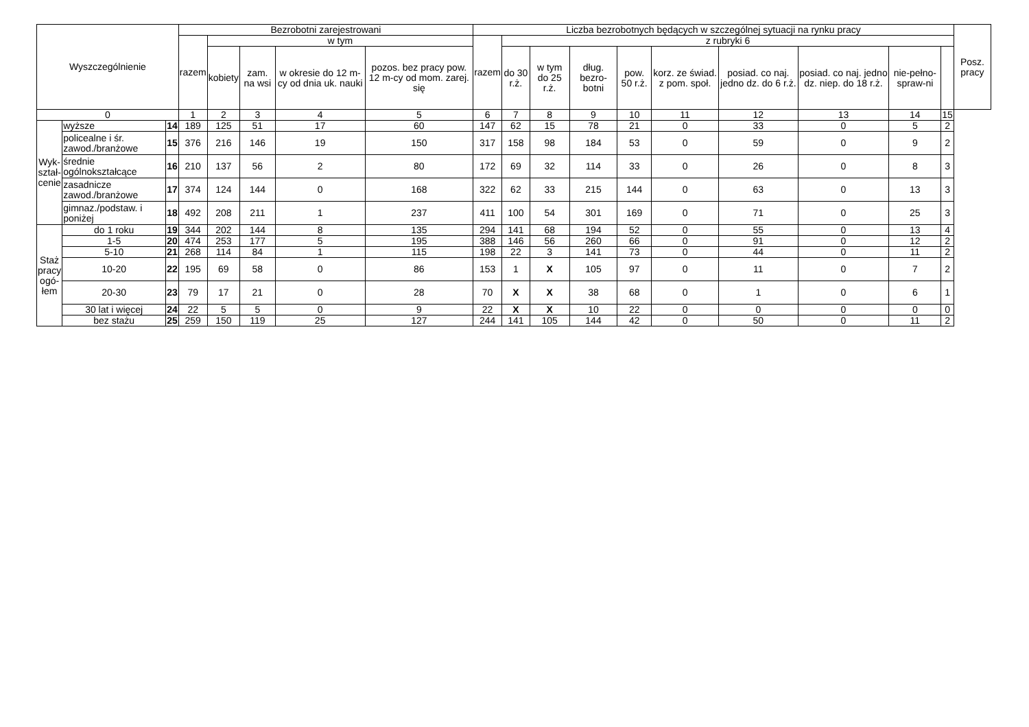| Wyszczególnienie | | | Bezrobotni zarejestrowani | | | | | Liczba bezrobotnych będących w szczególnej sytuacji na rynku pracy | | | | | | | | | | Posz. pracy |
| --- | --- | --- | --- | --- | --- | --- | --- | --- | --- | --- | --- | --- | --- | --- | --- | --- | --- | --- |
| | | | razem | w tym | | | | razem | z rubryki 6 | | | | | | | | | |
| | | | | kobiety | zam. na wsi | w okresie do 12 m-cy od dnia uk. nauki | pozos. bez pracy pow. 12 m-cy od mom. zarej. się | | do 30 r.ż. | w tym do 25 r.ż. | dług. bezro-botni | pow. 50 r.ż. | korz. ze świad. z pom. społ. | posiad. co naj. jedno dz. do 6 r.ż. | posiad. co naj. jedno dz. niep. do 18 r.ż. | nie-pełno-spraw-ni | | |
| 0 | | | 1 | 2 | 3 | 4 | 5 | 6 | 7 | 8 | 9 | 10 | 11 | 12 | 13 | 14 | 15 | |
| Wyk- ształ- cenie | wyższe | 14 | 189 | 125 | 51 | 17 | 60 | 147 | 62 | 15 | 78 | 21 | 0 | 33 | 0 | 5 | 2 | |
| | policealne i śr. zawod./branżowe | 15 | 376 | 216 | 146 | 19 | 150 | 317 | 158 | 98 | 184 | 53 | 0 | 59 | 0 | 9 | 2 | |
| | średnie ogólnokształcące | 16 | 210 | 137 | 56 | 2 | 80 | 172 | 69 | 32 | 114 | 33 | 0 | 26 | 0 | 8 | 3 | |
| | zasadnicze zawod./branżowe | 17 | 374 | 124 | 144 | 0 | 168 | 322 | 62 | 33 | 215 | 144 | 0 | 63 | 0 | 13 | 3 | |
| | gimnaz./podstaw. i poniżej | 18 | 492 | 208 | 211 | 1 | 237 | 411 | 100 | 54 | 301 | 169 | 0 | 71 | 0 | 25 | 3 | |
| Staż pracy ogó- łem | do 1 roku | 19 | 344 | 202 | 144 | 8 | 135 | 294 | 141 | 68 | 194 | 52 | 0 | 55 | 0 | 13 | 4 | |
| | 1-5 | 20 | 474 | 253 | 177 | 5 | 195 | 388 | 146 | 56 | 260 | 66 | 0 | 91 | 0 | 12 | 2 | |
| | 5-10 | 21 | 268 | 114 | 84 | 1 | 115 | 198 | 22 | 3 | 141 | 73 | 0 | 44 | 0 | 11 | 2 | |
| | 10-20 | 22 | 195 | 69 | 58 | 0 | 86 | 153 | 1 | X | 105 | 97 | 0 | 11 | 0 | 7 | 2 | |
| | 20-30 | 23 | 79 | 17 | 21 | 0 | 28 | 70 | X | X | 38 | 68 | 0 | 1 | 0 | 6 | 1 | |
| | 30 lat i więcej | 24 | 22 | 5 | 5 | 0 | 9 | 22 | X | X | 10 | 22 | 0 | 0 | 0 | 0 | 0 | |
| | bez stażu | 25 | 259 | 150 | 119 | 25 | 127 | 244 | 141 | 105 | 144 | 42 | 0 | 50 | 0 | 11 | 2 | |